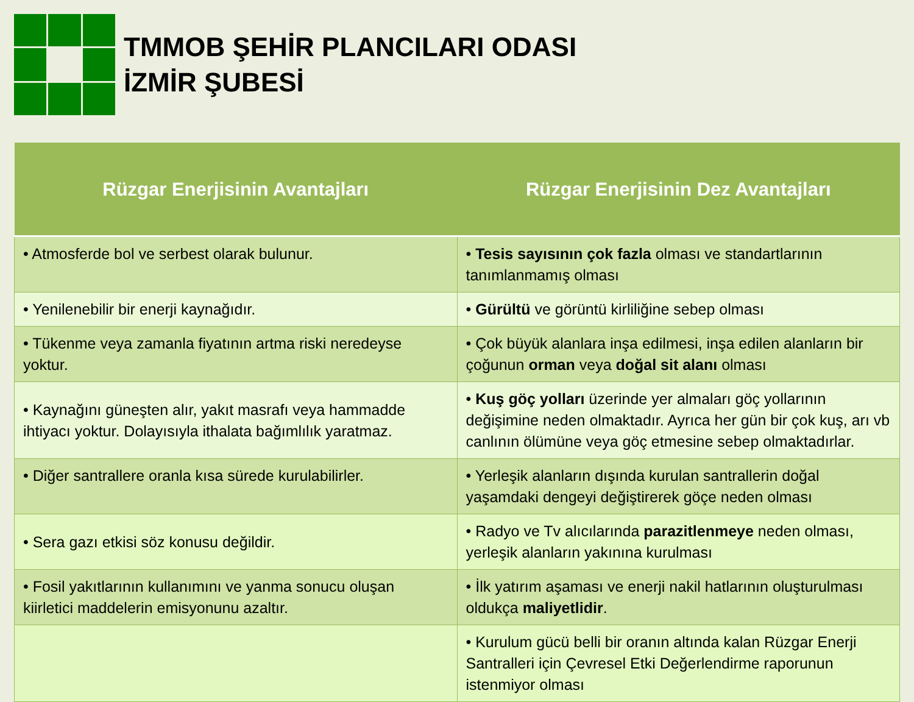TMMOB ŞEHİR PLANCILARI ODASI
İZMİR ŞUBESİ
| Rüzgar Enerjisinin Avantajları | Rüzgar Enerjisinin Dez Avantajları |
| --- | --- |
| • Atmosferde bol ve serbest olarak bulunur. | • Tesis sayısının çok fazla olması ve standartlarının tanımlanmamış olması |
| • Yenilenebilir bir enerji kaynağıdır. | • Gürültü ve görüntü kirliliğine sebep olması |
| • Tükenme veya zamanla fiyatının artma riski neredeyse yoktur. | • Çok büyük alanlara inşa edilmesi, inşa edilen alanların bir çoğunun orman veya doğal sit alanı olması |
| • Kaynağını güneşten alır, yakıt masrafı veya hammadde ihtiyacı yoktur. Dolayısıyla ithalata bağımlılık yaratmaz. | • Kuş göç yolları üzerinde yer almaları göç yollarının değişimine neden olmaktadır. Ayrıca her gün bir çok kuş, arı vb canlının ölümüne veya göç etmesine sebep olmaktadırlar. |
| • Diğer santrallere oranla kısa sürede kurulabilirler. | • Yerleşik alanların dışında kurulan santrallerin doğal yaşamdaki dengeyi değiştirerek göçe neden olması |
| • Sera gazı etkisi söz konusu değildir. | • Radyo ve Tv alıcılarında parazitlenmeye neden olması, yerleşik alanların yakınına kurulması |
| • Fosil yakıtlarının kullanımını ve yanma sonucu oluşan kiirletici maddelerin emisyonunu azaltır. | • İlk yatırım aşaması ve enerji nakil hatlarının oluşturulması oldukça maliyetlidir . |
| | • Kurulum gücü belli bir oranın altında kalan Rüzgar Enerji Santralleri için Çevresel Etki Değerlendirme raporunun istenmiyor olması |